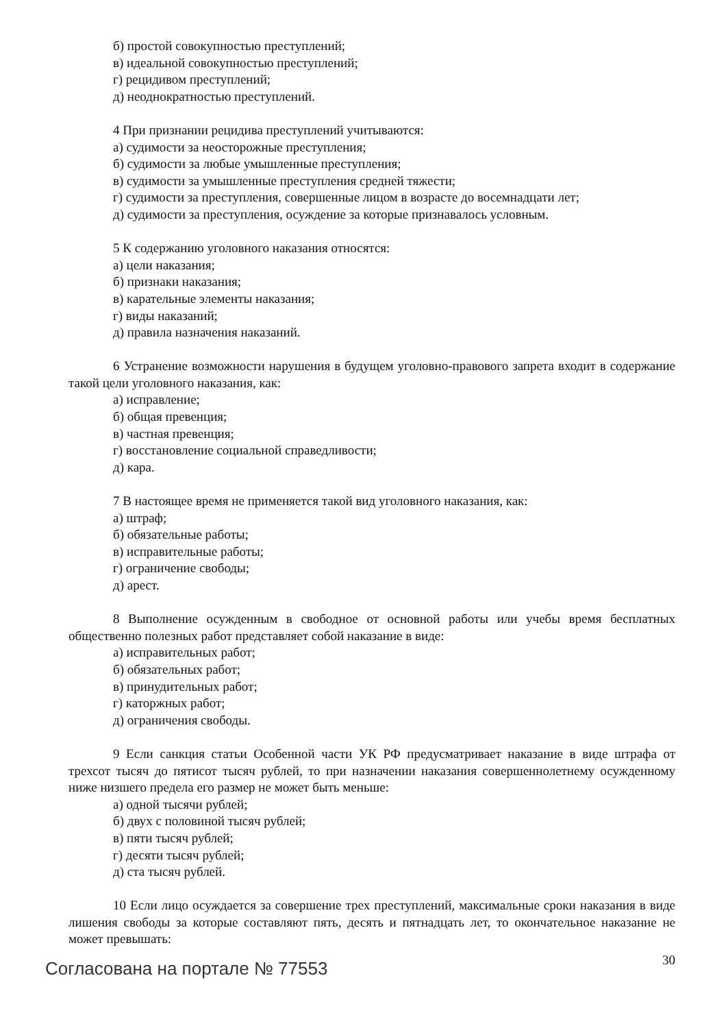б) простой совокупностью преступлений;
в) идеальной совокупностью преступлений;
г) рецидивом преступлений;
д) неоднократностью преступлений.
4 При признании рецидива преступлений учитываются:
а) судимости за неосторожные преступления;
б) судимости за любые умышленные преступления;
в) судимости за умышленные преступления средней тяжести;
г) судимости за преступления, совершенные лицом в возрасте до восемнадцати лет;
д) судимости за преступления, осуждение за которые признавалось условным.
5 К содержанию уголовного наказания относятся:
а) цели наказания;
б) признаки наказания;
в) карательные элементы наказания;
г) виды наказаний;
д) правила назначения наказаний.
6 Устранение возможности нарушения в будущем уголовно-правового запрета входит в содержание такой цели уголовного наказания, как:
а) исправление;
б) общая превенция;
в) частная превенция;
г) восстановление социальной справедливости;
д) кара.
7 В настоящее время не применяется такой вид уголовного наказания, как:
а) штраф;
б) обязательные работы;
в) исправительные работы;
г) ограничение свободы;
д) арест.
8 Выполнение осужденным в свободное от основной работы или учебы время бесплатных общественно полезных работ представляет собой наказание в виде:
а) исправительных работ;
б) обязательных работ;
в) принудительных работ;
г) каторжных работ;
д) ограничения свободы.
9 Если санкция статьи Особенной части УК РФ предусматривает наказание в виде штрафа от трехсот тысяч до пятисот тысяч рублей, то при назначении наказания совершеннолетнему осужденному ниже низшего предела его размер не может быть меньше:
а) одной тысячи рублей;
б) двух с половиной тысяч рублей;
в) пяти тысяч рублей;
г) десяти тысяч рублей;
д) ста тысяч рублей.
10 Если лицо осуждается за совершение трех преступлений, максимальные сроки наказания в виде лишения свободы за которые составляют пять, десять и пятнадцать лет, то окончательное наказание не может превышать:
Согласована на портале № 77553 30